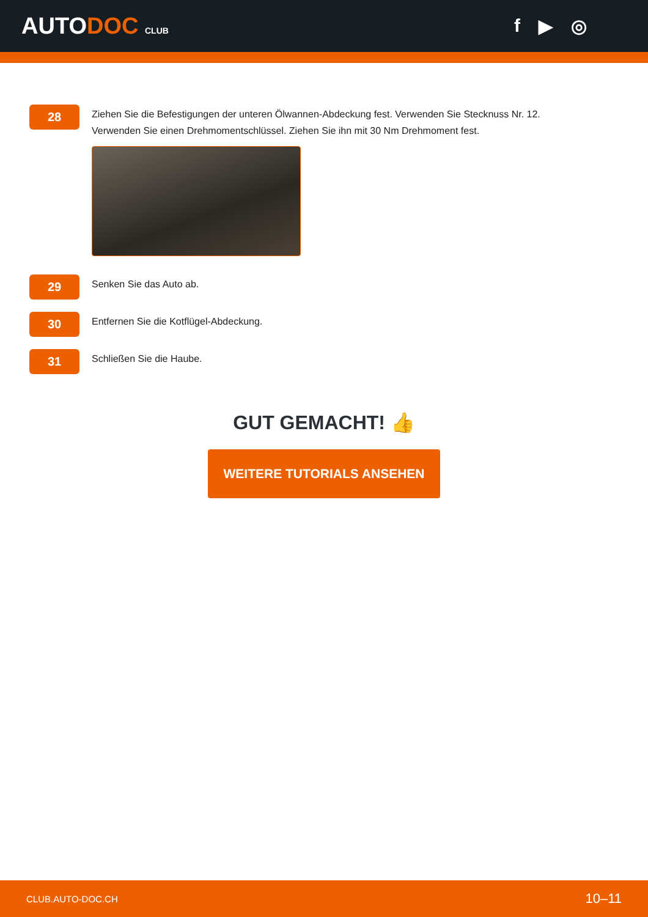AUTODOC CLUB
f ▶ ◎
28
Ziehen Sie die Befestigungen der unteren Ölwannen-Abdeckung fest. Verwenden Sie Stecknuss Nr. 12.
Verwenden Sie einen Drehmomentschlüssel. Ziehen Sie ihn mit 30 Nm Drehmoment fest.
29
Senken Sie das Auto ab.
30
Entfernen Sie die Kotflügel-Abdeckung.
31
Schließen Sie die Haube.
GUT GEMACHT! 👍
WEITERE TUTORIALS ANSEHEN
CLUB.AUTO-DOC.CH 10–11